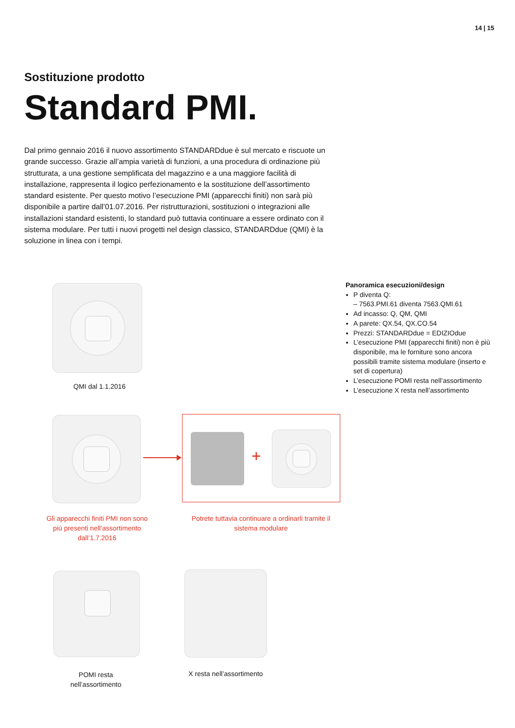14 | 15
Sostituzione prodotto
Standard PMI.
Dal primo gennaio 2016 il nuovo assortimento STANDARDdue è sul mercato e riscuote un grande successo. Grazie all’ampia varietà di funzioni, a una procedura di ordinazione più strutturata, a una gestione semplificata del magazzino e a una maggiore facilità di installazione, rappresenta il logico perfezionamento e la sostituzione dell’assortimento standard esistente. Per questo motivo l’esecuzione PMI (apparecchi finiti) non sarà più disponibile a partire dall’01.07.2016. Per ristrutturazioni, sostituzioni o integrazioni alle installazioni standard esistenti, lo standard può tuttavia continuare a essere ordinato con il sistema modulare. Per tutti i nuovi progetti nel design classico, STANDARDdue (QMI) è la soluzione in linea con i tempi.
QMI dal 1.1.2016
Panoramica esecuzioni/design
P diventa Q:
– 7563.PMI.61 diventa 7563.QMI.61
Ad incasso: Q, QM, QMI
A parete: QX.54, QX.CO.54
Prezzi: STANDARDdue = EDIZIOdue
L’esecuzione PMI (apparecchi finiti) non è più disponibile, ma le forniture sono ancora possibili tramite sistema modulare (inserto e set di copertura)
L’esecuzione POMI resta nell’assortimento
L’esecuzione X resta nell’assortimento
+
Gli apparecchi finiti PMI non sono più presenti nell’assorti­mento dall’1.7.2016
Potrete tuttavia continuare a ordinarli tramite il sistema modulare
POMI resta
nell’assortimento
X resta nell’assortimento